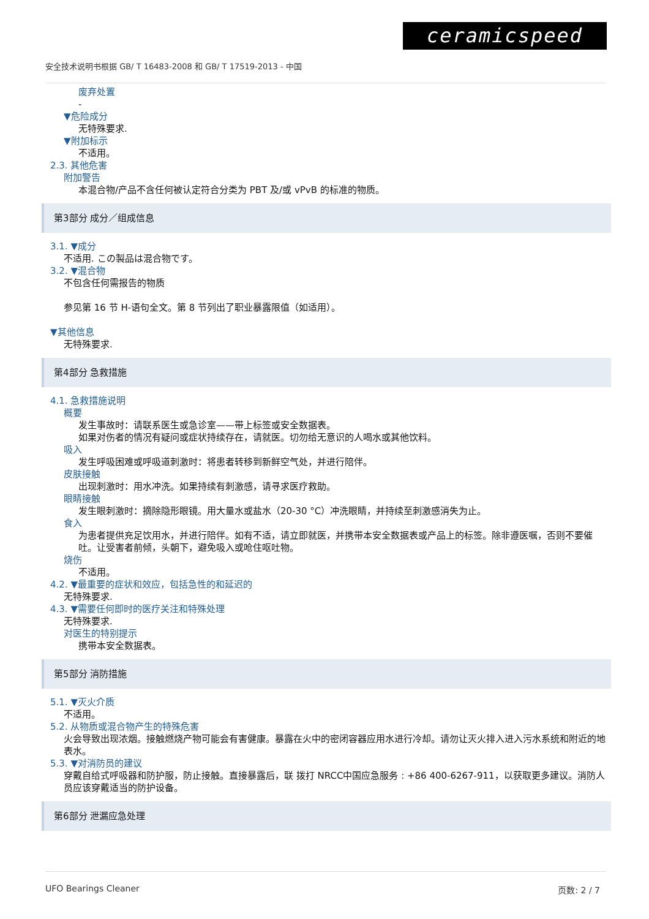ceramicspeed
安全技术说明书根据 GB/ T 16483-2008 和 GB/ T 17519-2013 - 中国
废弃处置
-
▼危险成分
无特殊要求.
▼附加标示
不适用。
2.3. 其他危害
附加警告
本混合物/产品不含任何被认定符合分类为 PBT 及/或 vPvB 的标准的物质。
第3部分 成分／组成信息
3.1. ▼成分
不适用. この製品は混合物です。
3.2. ▼混合物
不包含任何需报告的物质
参见第 16 节 H-语句全文。第 8 节列出了职业暴露限值（如适用）。
▼其他信息
无特殊要求.
第4部分 急救措施
4.1. 急救措施说明
概要
发生事故时：请联系医生或急诊室——带上标签或安全数据表。
如果对伤者的情况有疑问或症状持续存在，请就医。切勿给无意识的人喝水或其他饮料。
吸入
发生呼吸困难或呼吸道刺激时：将患者转移到新鲜空气处，并进行陪伴。
皮肤接触
出现刺激时：用水冲洗。如果持续有刺激感，请寻求医疗救助。
眼睛接触
发生眼刺激时：摘除隐形眼镜。用大量水或盐水（20-30 °C）冲洗眼睛，并持续至刺激感消失为止。
食入
为患者提供充足饮用水，并进行陪伴。如有不适，请立即就医，并携带本安全数据表或产品上的标签。除非遵医嘱，否则不要催吐。让受害者前倾，头朝下，避免吸入或呛住呕吐物。
烧伤
不适用。
4.2. ▼最重要的症状和效应，包括急性的和延迟的
无特殊要求.
4.3. ▼需要任何即时的医疗关注和特殊处理
无特殊要求.
对医生的特别提示
携带本安全数据表。
第5部分 消防措施
5.1. ▼灭火介质
不适用。
5.2. 从物质或混合物产生的特殊危害
火会导致出现浓烟。接触燃烧产物可能会有害健康。暴露在火中的密闭容器应用水进行冷却。请勿让灭火排入进入污水系统和附近的地表水。
5.3. ▼对消防员的建议
穿戴自给式呼吸器和防护服，防止接触。直接暴露后，联 拨打 NRCC中国应急服务 : +86 400-6267-911，以获取更多建议。消防人员应该穿戴适当的防护设备。
第6部分 泄漏应急处理
UFO Bearings Cleaner 页数: 2 / 7